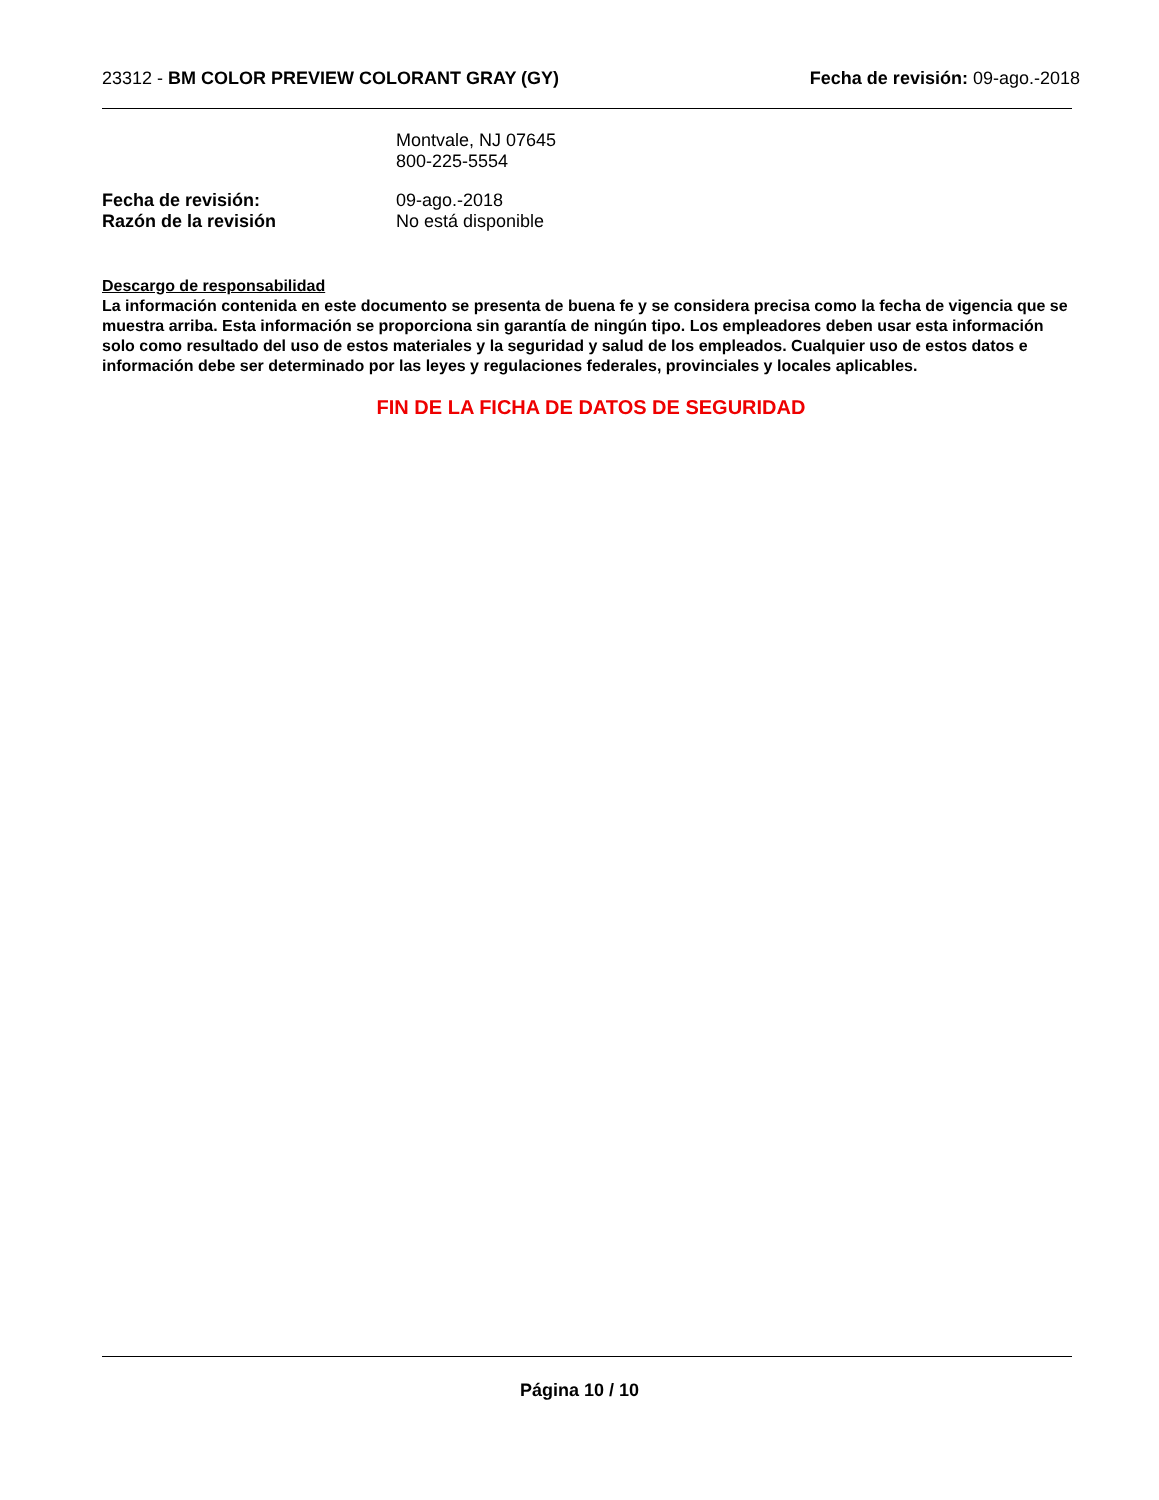23312 - BM COLOR PREVIEW COLORANT GRAY (GY)
Fecha de revisión: 09-ago.-2018
Montvale, NJ 07645
800-225-5554
Fecha de revisión: 09-ago.-2018
Razón de la revisión No está disponible
Descargo de responsabilidad
La información contenida en este documento se presenta de buena fe y se considera precisa como la fecha de vigencia que se muestra arriba. Esta información se proporciona sin garantía de ningún tipo. Los empleadores deben usar esta información solo como resultado del uso de estos materiales y la seguridad y salud de los empleados. Cualquier uso de estos datos e información debe ser determinado por las leyes y regulaciones federales, provinciales y locales aplicables.
FIN DE LA FICHA DE DATOS DE SEGURIDAD
Página 10 / 10